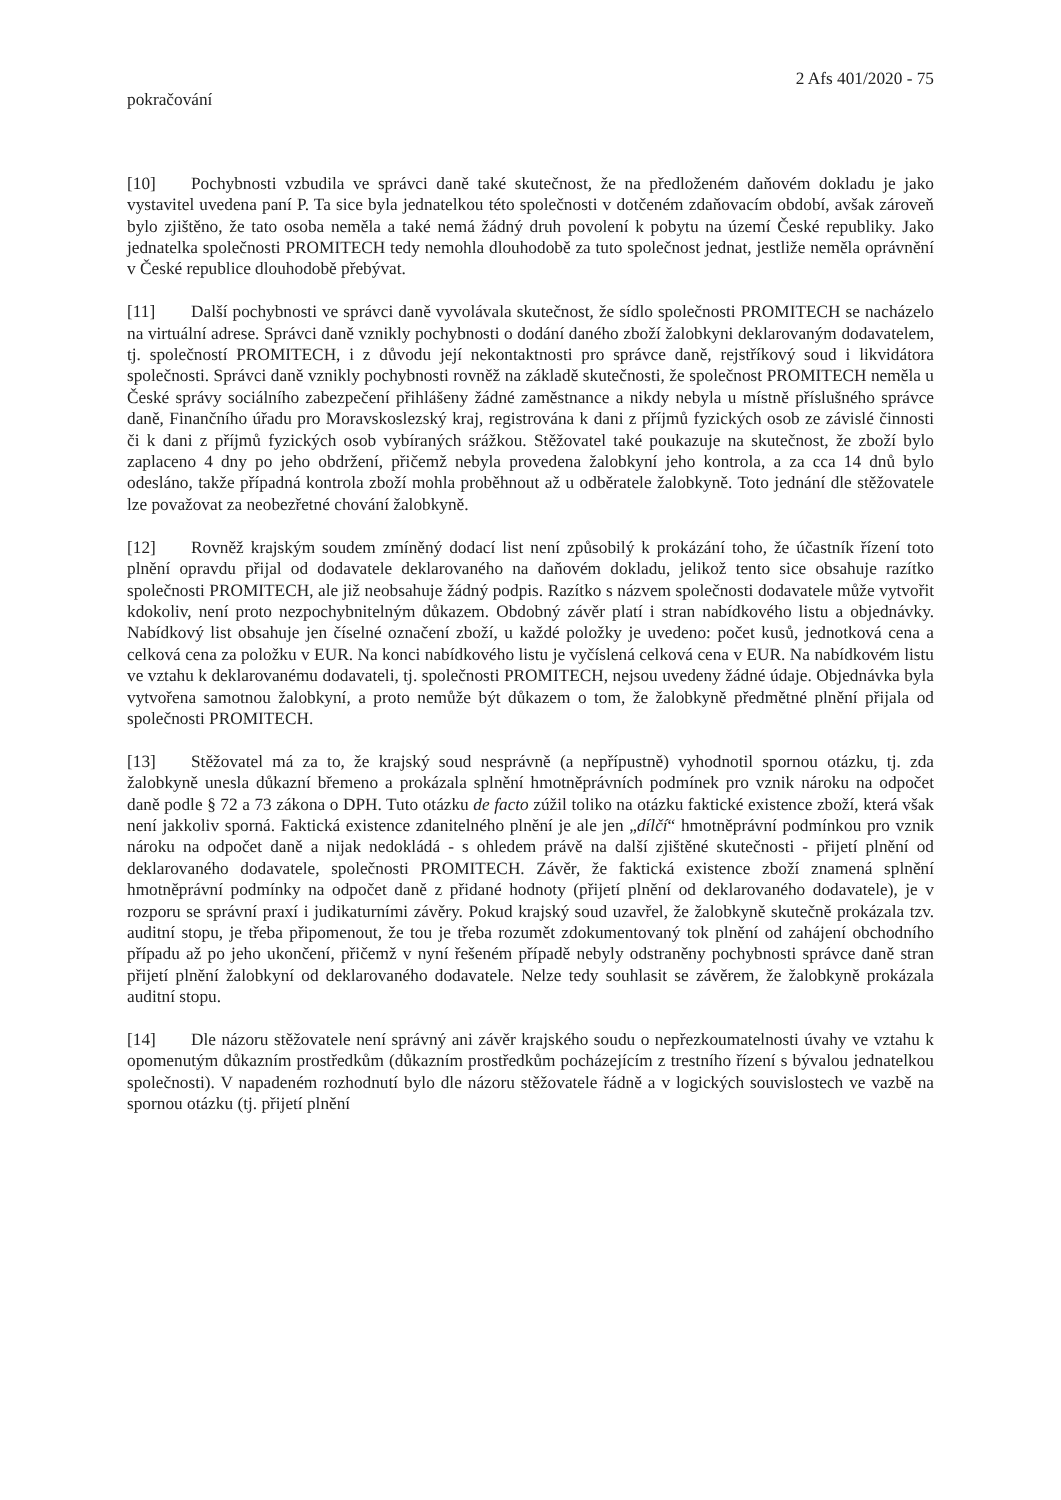2 Afs 401/2020 - 75
pokračování
[10] Pochybnosti vzbudila ve správci daně také skutečnost, že na předloženém daňovém dokladu je jako vystavitel uvedena paní P. Ta sice byla jednatelkou této společnosti v dotčeném zdaňovacím období, avšak zároveň bylo zjištěno, že tato osoba neměla a také nemá žádný druh povolení k pobytu na území České republiky. Jako jednatelka společnosti PROMITECH tedy nemohla dlouhodobě za tuto společnost jednat, jestliže neměla oprávnění v České republice dlouhodobě přebývat.
[11] Další pochybnosti ve správci daně vyvolávala skutečnost, že sídlo společnosti PROMITECH se nacházelo na virtuální adrese. Správci daně vznikly pochybnosti o dodání daného zboží žalobkyni deklarovaným dodavatelem, tj. společností PROMITECH, i z důvodu její nekontaktnosti pro správce daně, rejstříkový soud i likvidátora společnosti. Správci daně vznikly pochybnosti rovněž na základě skutečnosti, že společnost PROMITECH neměla u České správy sociálního zabezpečení přihlášeny žádné zaměstnance a nikdy nebyla u místně příslušného správce daně, Finančního úřadu pro Moravskoslezský kraj, registrována k dani z příjmů fyzických osob ze závislé činnosti či k dani z příjmů fyzických osob vybíraných srážkou. Stěžovatel také poukazuje na skutečnost, že zboží bylo zaplaceno 4 dny po jeho obdržení, přičemž nebyla provedena žalobkyní jeho kontrola, a za cca 14 dnů bylo odesláno, takže případná kontrola zboží mohla proběhnout až u odběratele žalobkyně. Toto jednání dle stěžovatele lze považovat za neobezřetné chování žalobkyně.
[12] Rovněž krajským soudem zmíněný dodací list není způsobilý k prokázání toho, že účastník řízení toto plnění opravdu přijal od dodavatele deklarovaného na daňovém dokladu, jelikož tento sice obsahuje razítko společnosti PROMITECH, ale již neobsahuje žádný podpis. Razítko s názvem společnosti dodavatele může vytvořit kdokoliv, není proto nezpochybnitelným důkazem. Obdobný závěr platí i stran nabídkového listu a objednávky. Nabídkový list obsahuje jen číselné označení zboží, u každé položky je uvedeno: počet kusů, jednotková cena a celková cena za položku v EUR. Na konci nabídkového listu je vyčíslená celková cena v EUR. Na nabídkovém listu ve vztahu k deklarovanému dodavateli, tj. společnosti PROMITECH, nejsou uvedeny žádné údaje. Objednávka byla vytvořena samotnou žalobkyní, a proto nemůže být důkazem o tom, že žalobkyně předmětné plnění přijala od společnosti PROMITECH.
[13] Stěžovatel má za to, že krajský soud nesprávně (a nepřípustně) vyhodnotil spornou otázku, tj. zda žalobkyně unesla důkazní břemeno a prokázala splnění hmotněprávních podmínek pro vznik nároku na odpočet daně podle § 72 a 73 zákona o DPH. Tuto otázku de facto zúžil toliko na otázku faktické existence zboží, která však není jakkoliv sporná. Faktická existence zdanitelného plnění je ale jen „dílčí“ hmotněprávní podmínkou pro vznik nároku na odpočet daně a nijak nedokládá - s ohledem právě na další zjištěné skutečnosti - přijetí plnění od deklarovaného dodavatele, společnosti PROMITECH. Závěr, že faktická existence zboží znamená splnění hmotněprávní podmínky na odpočet daně z přidané hodnoty (přijetí plnění od deklarovaného dodavatele), je v rozporu se správní praxí i judikaturními závěry. Pokud krajský soud uzavřel, že žalobkyně skutečně prokázala tzv. auditní stopu, je třeba připomenout, že tou je třeba rozumět zdokumentovaný tok plnění od zahájení obchodního případu až po jeho ukončení, přičemž v nyní řešeném případě nebyly odstraněny pochybnosti správce daně stran přijetí plnění žalobkyní od deklarovaného dodavatele. Nelze tedy souhlasit se závěrem, že žalobkyně prokázala auditní stopu.
[14] Dle názoru stěžovatele není správný ani závěr krajského soudu o nepřezkoumatelnosti úvahy ve vztahu k opomenutým důkazním prostředkům (důkazním prostředkům pocházejícím z trestního řízení s bývalou jednatelkou společnosti). V napadeném rozhodnutí bylo dle názoru stěžovatele řádně a v logických souvislostech ve vazbě na spornou otázku (tj. přijetí plnění